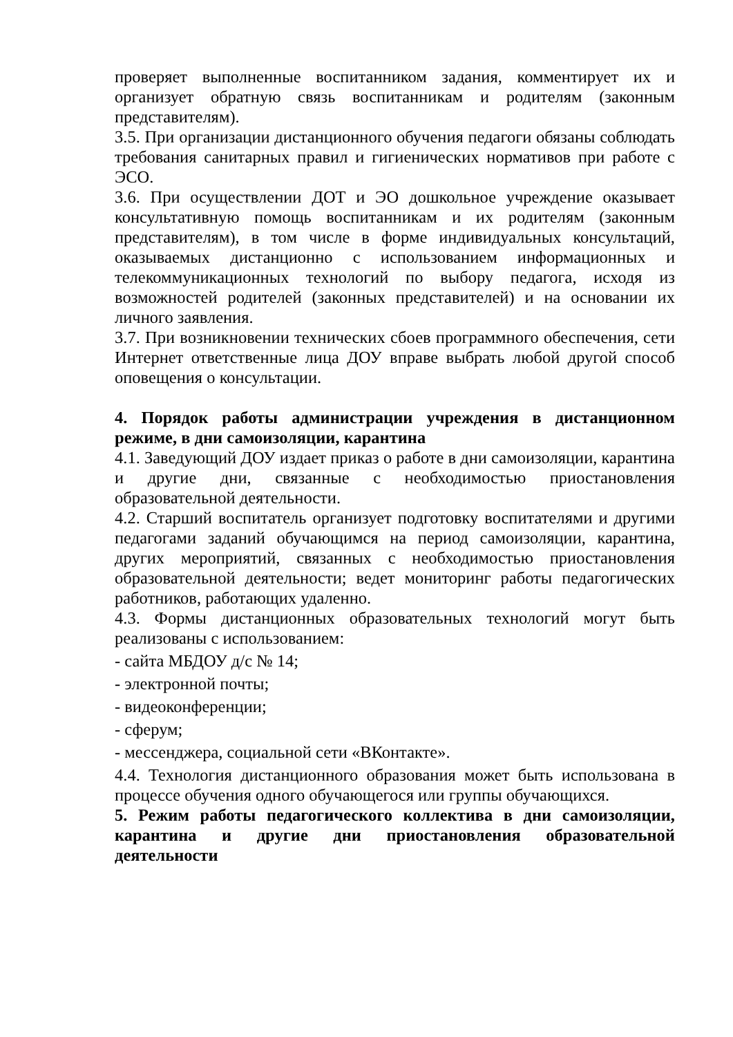проверяет выполненные воспитанником задания, комментирует их и организует обратную связь воспитанникам и родителям (законным представителям).
3.5. При организации дистанционного обучения педагоги обязаны соблюдать требования санитарных правил и гигиенических нормативов при работе с ЭСО.
3.6. При осуществлении ДОТ и ЭО дошкольное учреждение оказывает консультативную помощь воспитанникам и их родителям (законным представителям), в том числе в форме индивидуальных консультаций, оказываемых дистанционно с использованием информационных и телекоммуникационных технологий по выбору педагога, исходя из возможностей родителей (законных представителей) и на основании их личного заявления.
3.7. При возникновении технических сбоев программного обеспечения, сети Интернет ответственные лица ДОУ вправе выбрать любой другой способ оповещения о консультации.
4. Порядок работы администрации учреждения в дистанционном режиме, в дни самоизоляции, карантина
4.1. Заведующий ДОУ издает приказ о работе в дни самоизоляции, карантина и другие дни, связанные с необходимостью приостановления образовательной деятельности.
4.2. Старший воспитатель организует подготовку воспитателями и другими педагогами заданий обучающимся на период самоизоляции, карантина, других мероприятий, связанных с необходимостью приостановления образовательной деятельности; ведет мониторинг работы педагогических работников, работающих удаленно.
4.3. Формы дистанционных образовательных технологий могут быть реализованы с использованием:
- сайта МБДОУ д/с № 14;
- электронной почты;
- видеоконференции;
- сферум;
- мессенджера, социальной сети «ВКонтакте».
4.4. Технология дистанционного образования может быть использована в процессе обучения одного обучающегося или группы обучающихся.
5. Режим работы педагогического коллектива в дни самоизоляции, карантина и другие дни приостановления образовательной деятельности